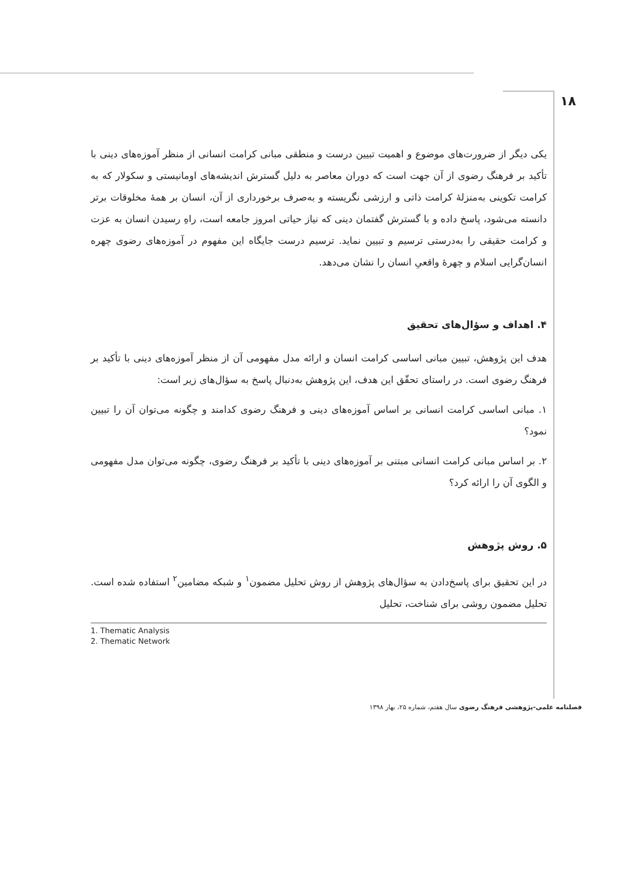۱۸
یکی دیگر از ضرورت‌های موضوع و اهمیت تبیین درست و منطقی مبانی کرامت انسانی از منظر آموزه‌های دینی با تأکید بر فرهنگ رضوی از آن جهت است که دوران معاصر به دلیل گسترش اندیشه‌های اومانیستی و سکولار که به کرامت تکوینی به‌منزلۀ کرامت ذاتی و ارزشی نگریسته و به‌صرف برخورداری از آن، انسان بر همۀ مخلوقات برتر دانسته می‌شود، پاسخ داده و با گسترش گفتمان دینی که نیاز حیاتی امروز جامعه است، راهِ رسیدن انسان به عزت و کرامت حقیقی را به‌درستی ترسیم و تبیین نماید. ترسیم درست جایگاه این مفهوم در آموزه‌های رضوی چهره انسان‌گرایی اسلام و چهرۀ واقعیِ انسان را نشان می‌دهد.
۴. اهداف و سؤال‌های تحقیق
هدف این پژوهش، تبیین مبانی اساسی کرامت انسان و ارائه مدل مفهومی آن از منظر آموزه‌های دینی با تأکید بر فرهنگ رضوی است. در راستای تحقّق این هدف، این پژوهش به‌دنبال پاسخ به سؤال‌های زیر است:
۱. مبانی اساسی کرامت انسانی بر اساس آموزه‌های دینی و فرهنگ رضوی کدامند و چگونه می‌توان آن را تبیین نمود؟
۲. بر اساس مبانی کرامت انسانی مبتنی بر آموزه‌های دینی با تأکید بر فرهنگ رضوی، چگونه می‌توان مدل مفهومی و الگوی آن را ارائه کرد؟
۵. روش پژوهش
در این تحقیق برای پاسخ‌دادن به سؤال‌های پژوهش از روش تحلیل مضمون<sup>۱</sup> و شبکه مضامین<sup>۲</sup> استفاده شده است. تحلیل مضمون روشی برای شناخت، تحلیل
1. Thematic Analysis
2. Thematic Network
فصلنامه علمی-پژوهشی فرهنگ رضوی سال هفتم، شماره ۲۵، بهار ۱۳۹۸